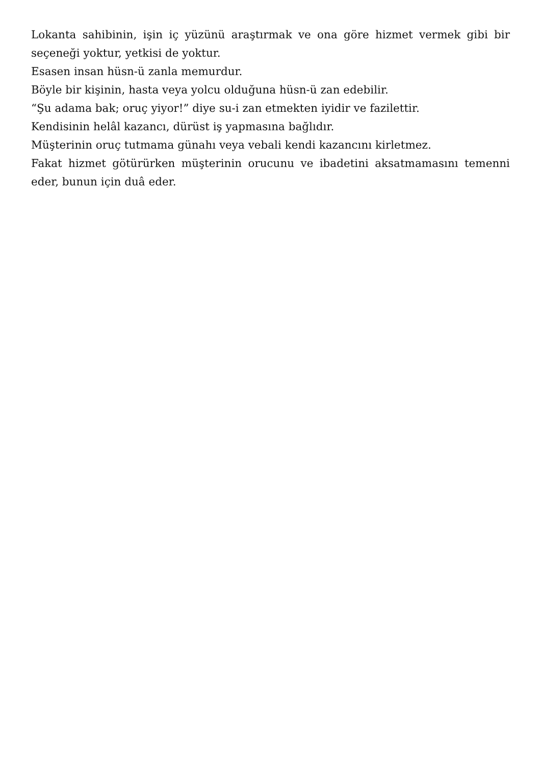Lokanta sahibinin, işin iç yüzünü araştırmak ve ona göre hizmet vermek gibi bir seçeneği yoktur, yetkisi de yoktur.
Esasen insan hüsn-ü zanla memurdur.
Böyle bir kişinin, hasta veya yolcu olduğuna hüsn-ü zan edebilir.
“Şu adama bak; oruç yiyor!” diye su-i zan etmekten iyidir ve fazilettir.
Kendisinin helâl kazancı, dürüst iş yapmasına bağlıdır.
Müşterinin oruç tutmama günahı veya vebali kendi kazancını kirletmez.
Fakat hizmet götürürken müşterinin orucunu ve ibadetini aksatmamasını temenni eder, bunun için duâ eder.